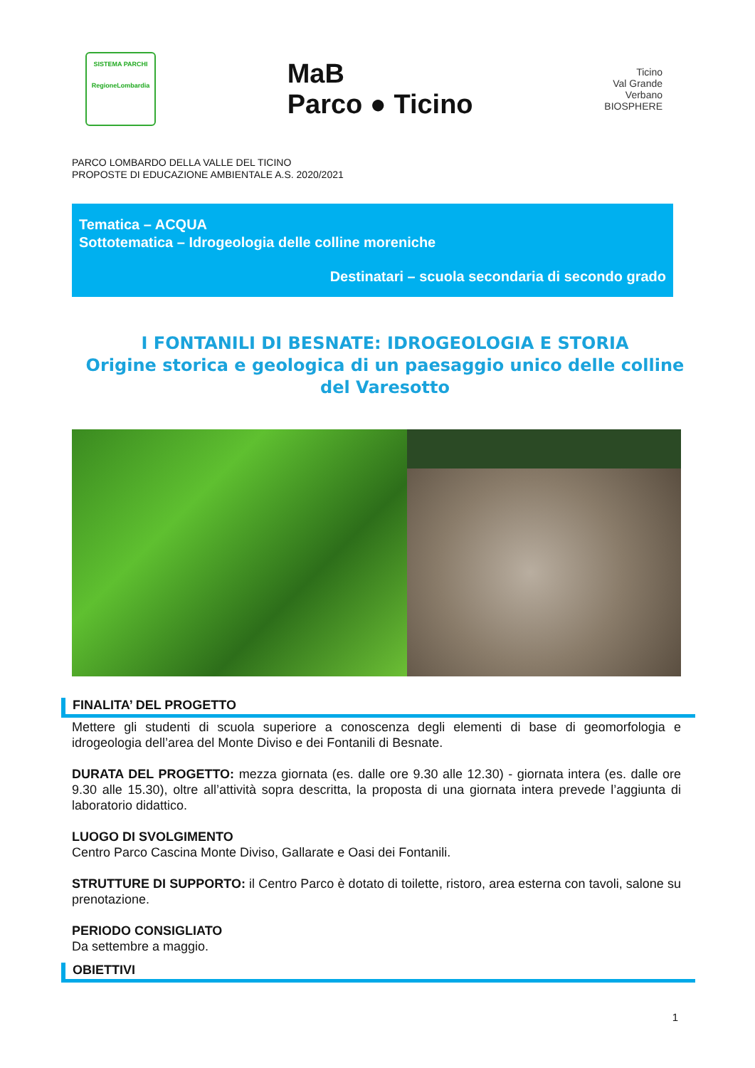SISTEMA PARCHI
RegioneLombardia
MaB
Parco ● Ticino
Ticino
Val Grande
Verbano
BIOSPHERE
PARCO LOMBARDO DELLA VALLE DEL TICINO
PROPOSTE DI EDUCAZIONE AMBIENTALE A.S. 2020/2021
Tematica – ACQUA
Sottotematica – Idrogeologia delle colline moreniche
Destinatari – scuola secondaria di secondo grado
I FONTANILI DI BESNATE: IDROGEOLOGIA E STORIA
Origine storica e geologica di un paesaggio unico delle colline del Varesotto
FINALITA’ DEL PROGETTO
Mettere gli studenti di scuola superiore a conoscenza degli elementi di base di geomorfologia e idrogeologia dell’area del Monte Diviso e dei Fontanili di Besnate.
DURATA DEL PROGETTO: mezza giornata (es. dalle ore 9.30 alle 12.30) - giornata intera (es. dalle ore 9.30 alle 15.30), oltre all’attività sopra descritta, la proposta di una giornata intera prevede l’aggiunta di laboratorio didattico.
LUOGO DI SVOLGIMENTO
Centro Parco Cascina Monte Diviso, Gallarate e Oasi dei Fontanili.
STRUTTURE DI SUPPORTO: il Centro Parco è dotato di toilette, ristoro, area esterna con tavoli, salone su prenotazione.
PERIODO CONSIGLIATO
Da settembre a maggio.
OBIETTIVI
1